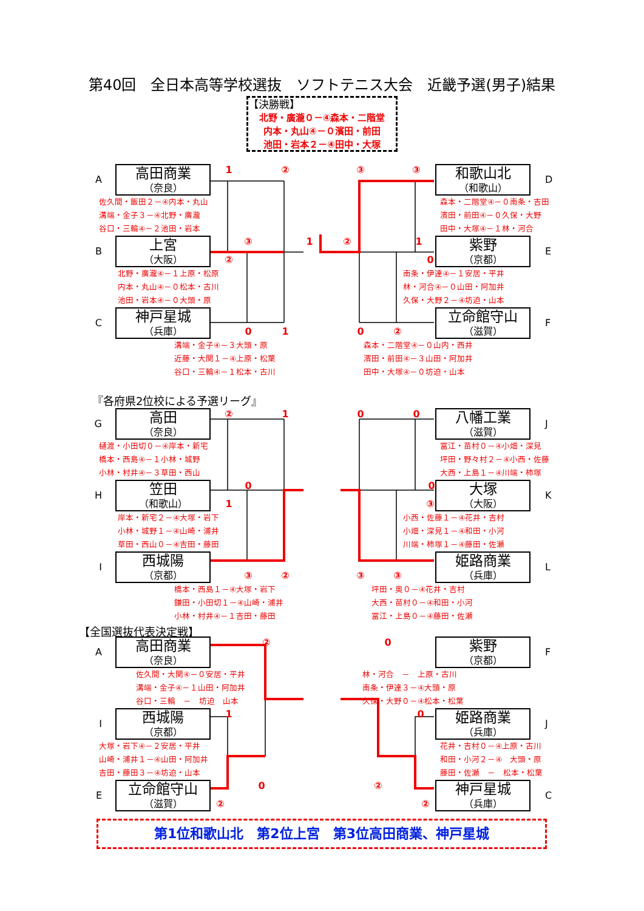第40回　全日本高等学校選抜　ソフトテニス大会　近畿予選(男子)結果
【決勝戦】
北野・廣瀧０－④森本・二階堂
内本・丸山④－０濱田・前田
池田・岩本２－④田中・大塚
A
高田商業
（奈良）
1②③③
和歌山北
（和歌山）
D
佐久間・飯田２－④内本・丸山
溝端・金子３－④北野・廣瀧
谷口・三輪④－２池田・岩本
森本・二階堂④－０南条・吉田
濱田・前田④－０久保・大野
田中・大塚④－１林・河合
B
上宮
（大阪）
③1②1
②0
紫野
（京都）
E
北野・廣瀧④－１上原・松原
内本・丸山④－０松本・古川
池田・岩本④－０大頭・原
南条・伊達④－１安居・平井
林・河合④－０山田・阿加井
久保・大野２－④坊迫・山本
C
神戸星城
（兵庫）
010②
立命館守山
（滋賀）
F
溝端・金子④－３大頭・原
近藤・大関１－④上原・松葉
谷口・三輪④－１松本・古川
森本・二階堂④－０山内・西井
濱田・前田④－３山田・阿加井
田中・大塚④－０坊迫・山本
『各府県2位校による予選リーグ』
G
高田
（奈良）
②100
八幡工業
（滋賀）
J
樋渡・小田切０－④岸本・新宅
橋本・西島④－１小林・城野
小林・村井④－３草田・西山
冨江・苗村０－④小畑・深見
坪田・野々村２－④小西・佐藤
大西・上島１－④川端・柿塚
H
笠田
（和歌山）
00
1③
大塚
（大阪）
K
岸本・新宅２－④大塚・岩下
小林・城野１－④山崎・浦井
草田・西山０－④吉田・藤田
小西・佐藤１－④花井・吉村
小畑・深見１－④和田・小河
川端・柿塚１－④藤田・佐瀬
I
西城陽
（京都）
③②③③
姫路商業
（兵庫）
L
橋本・西島１－④大塚・岩下
鎌田・小田切１－④山崎・浦井
小林・村井④－１吉田・藤田
坪田・奥０－④花井・吉村
大西・苗村０－④和田・小河
冨江・上島０－④藤田・佐瀬
【全国選抜代表決定戦】
A
高田商業
（奈良）
②0
紫野
（京都）
F
佐久間・大関④－０安居・平井
溝端・金子④－１山田・阿加井
谷口・三輪　－　坊迫　山本
林・河合　－　上原・古川
南条・伊達３－④大頭・原
久保・大野０－④松本・松葉
I
西城陽
（京都）
10
姫路商業
（兵庫）
J
大塚・岩下④－２安居・平井
山崎・浦井１－④山田・阿加井
吉田・藤田３－④坊迫・山本
花井・吉村０－④上原・古川
和田・小河２－④　大頭・原
藤田・佐瀬　－　松本・松葉
E
立命館守山
（滋賀）
0②
②②
神戸星城
（兵庫）
C
第1位和歌山北　第2位上宮　第3位高田商業、神戸星城